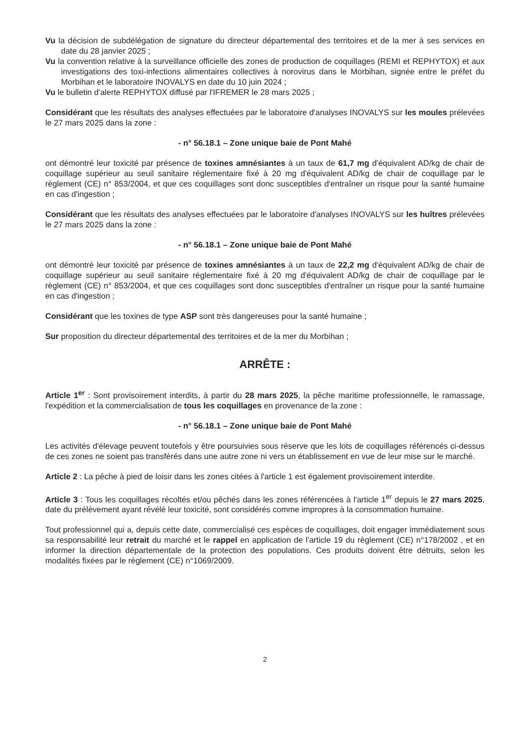Vu la décision de subdélégation de signature du directeur départemental des territoires et de la mer à ses services en date du 28 janvier 2025 ;
Vu la convention relative à la surveillance officielle des zones de production de coquillages (REMI et REPHYTOX) et aux investigations des toxi-infections alimentaires collectives à norovirus dans le Morbihan, signée entre le préfet du Morbihan et le laboratoire INOVALYS en date du 10 juin 2024 ;
Vu le bulletin d'alerte REPHYTOX diffusé par l'IFREMER le 28 mars 2025 ;
Considérant que les résultats des analyses effectuées par le laboratoire d'analyses INOVALYS sur les moules prélevées le 27 mars 2025 dans la zone :
- n° 56.18.1 – Zone unique baie de Pont Mahé
ont démontré leur toxicité par présence de toxines amnésiantes à un taux de 61,7 mg d'équivalent AD/kg de chair de coquillage supérieur au seuil sanitaire réglementaire fixé à 20 mg d'équivalent AD/kg de chair de coquillage par le règlement (CE) n° 853/2004, et que ces coquillages sont donc susceptibles d'entraîner un risque pour la santé humaine en cas d'ingestion ;
Considérant que les résultats des analyses effectuées par le laboratoire d'analyses INOVALYS sur les huîtres prélevées le 27 mars 2025 dans la zone :
- n° 56.18.1 – Zone unique baie de Pont Mahé
ont démontré leur toxicité par présence de toxines amnésiantes à un taux de 22,2 mg d'équivalent AD/kg de chair de coquillage supérieur au seuil sanitaire réglementaire fixé à 20 mg d'équivalent AD/kg de chair de coquillage par le règlement (CE) n° 853/2004, et que ces coquillages sont donc susceptibles d'entraîner un risque pour la santé humaine en cas d'ingestion ;
Considérant que les toxines de type ASP sont très dangereuses pour la santé humaine ;
Sur proposition du directeur départemental des territoires et de la mer du Morbihan ;
ARRÊTE :
Article 1<sup>er</sup> : Sont provisoirement interdits, à partir du 28 mars 2025, la pêche maritime professionnelle, le ramassage, l'expédition et la commercialisation de tous les coquillages en provenance de la zone :
- n° 56.18.1 – Zone unique baie de Pont Mahé
Les activités d'élevage peuvent toutefois y être poursuivies sous réserve que les lots de coquillages référencés ci-dessus de ces zones ne soient pas transférés dans une autre zone ni vers un établissement en vue de leur mise sur le marché.
Article 2 : La pêche à pied de loisir dans les zones citées à l'article 1 est également provisoirement interdite.
Article 3 : Tous les coquillages récoltés et/ou pêchés dans les zones référencées à l'article 1<sup>er</sup> depuis le 27 mars 2025, date du prélèvement ayant révélé leur toxicité, sont considérés comme impropres à la consommation humaine.
Tout professionnel qui a, depuis cette date, commercialisé ces espèces de coquillages, doit engager immédiatement sous sa responsabilité leur retrait du marché et le rappel en application de l'article 19 du règlement (CE) n°178/2002 , et en informer la direction départementale de la protection des populations. Ces produits doivent être détruits, selon les modalités fixées par le règlement (CE) n°1069/2009.
2